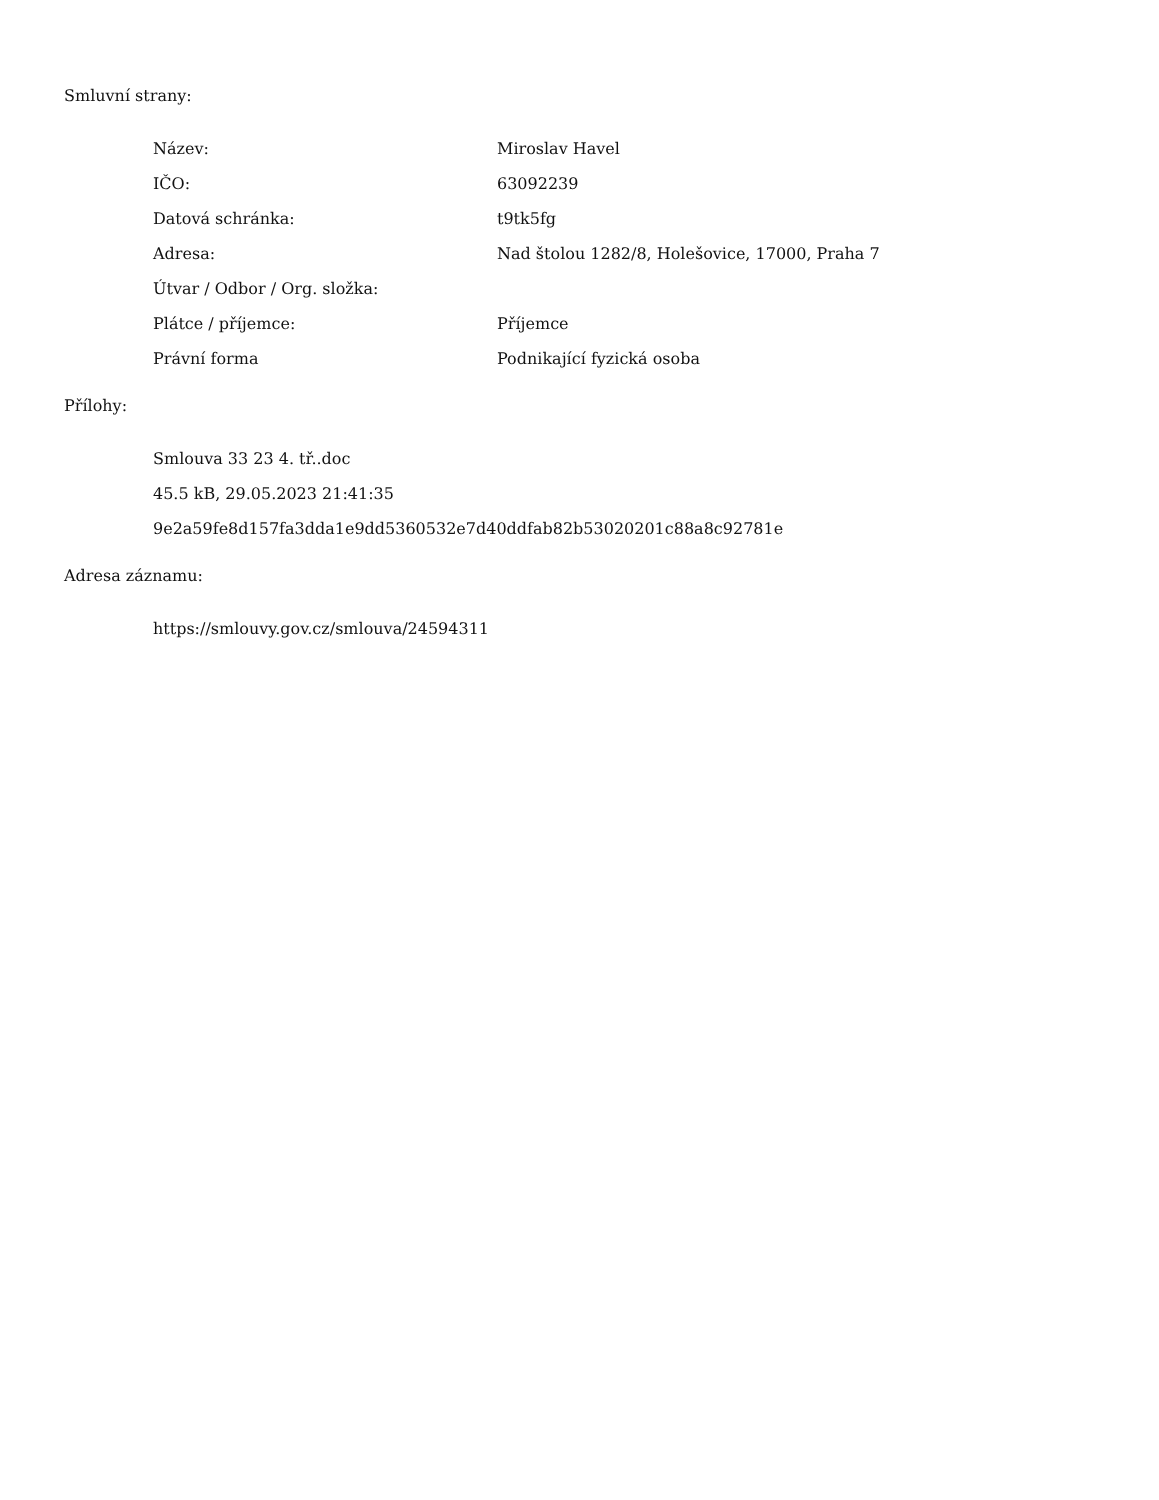Smluvní strany:
| Název: | Miroslav Havel |
| IČO: | 63092239 |
| Datová schránka: | t9tk5fg |
| Adresa: | Nad štolou 1282/8, Holešovice, 17000, Praha 7 |
| Útvar / Odbor / Org. složka: | |
| Plátce / příjemce: | Příjemce |
| Právní forma | Podnikající fyzická osoba |
Přílohy:
Smlouva 33 23 4. tř..doc
45.5 kB, 29.05.2023 21:41:35
9e2a59fe8d157fa3dda1e9dd5360532e7d40ddfab82b53020201c88a8c92781e
Adresa záznamu:
https://smlouvy.gov.cz/smlouva/24594311